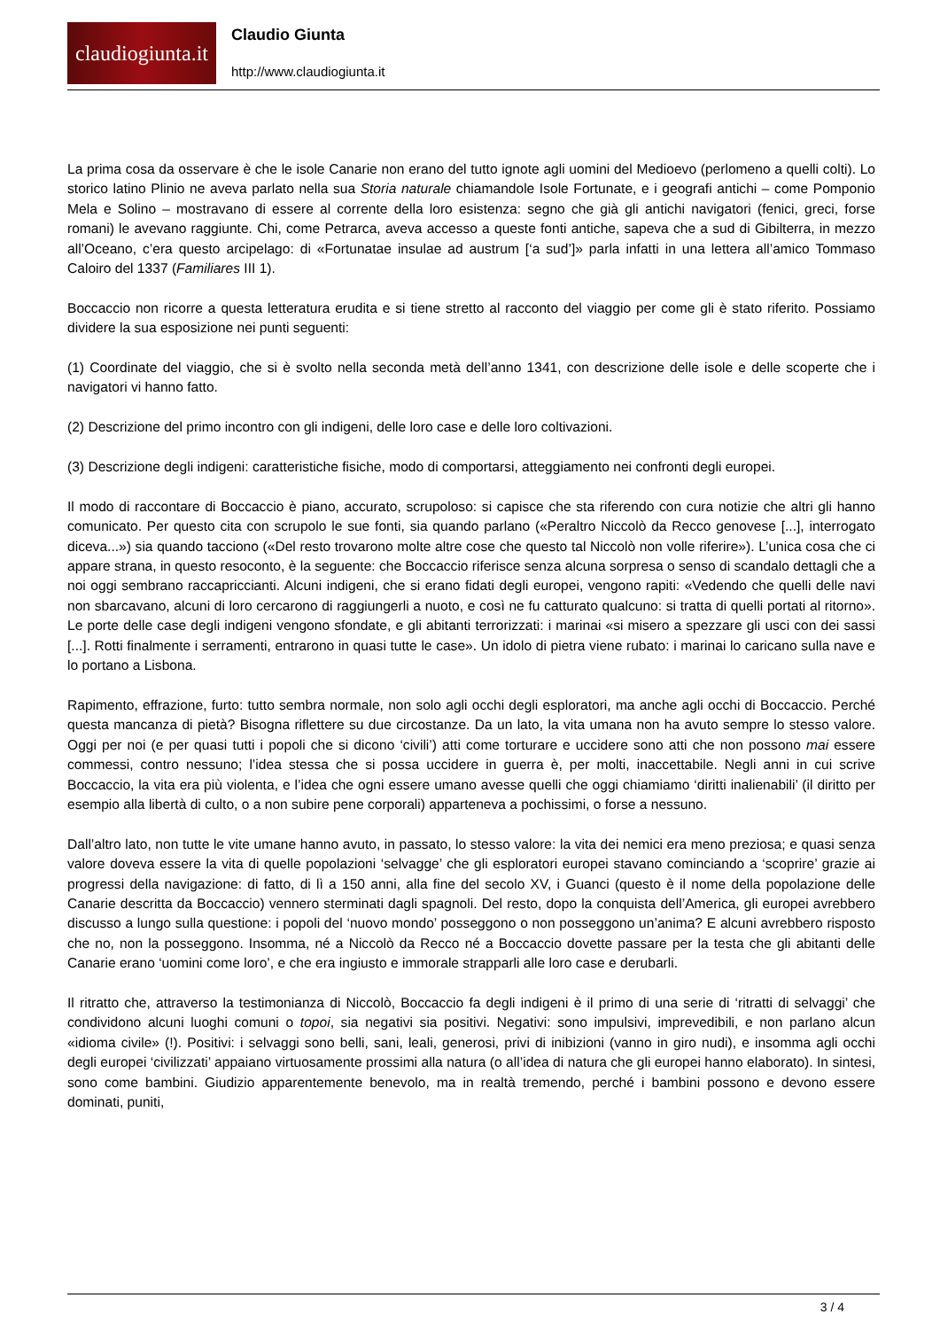claudiogiunta.it
Claudio Giunta
http://www.claudiogiunta.it
La prima cosa da osservare è che le isole Canarie non erano del tutto ignote agli uomini del Medioevo (perlomeno a quelli colti). Lo storico latino Plinio ne aveva parlato nella sua Storia naturale chiamandole Isole Fortunate, e i geografi antichi – come Pomponio Mela e Solino – mostravano di essere al corrente della loro esistenza: segno che già gli antichi navigatori (fenici, greci, forse romani) le avevano raggiunte. Chi, come Petrarca, aveva accesso a queste fonti antiche, sapeva che a sud di Gibilterra, in mezzo all’Oceano, c’era questo arcipelago: di «Fortunatae insulae ad austrum [‘a sud’]» parla infatti in una lettera all’amico Tommaso Caloiro del 1337 (Familiares III 1).
Boccaccio non ricorre a questa letteratura erudita e si tiene stretto al racconto del viaggio per come gli è stato riferito. Possiamo dividere la sua esposizione nei punti seguenti:
(1) Coordinate del viaggio, che si è svolto nella seconda metà dell’anno 1341, con descrizione delle isole e delle scoperte che i navigatori vi hanno fatto.
(2) Descrizione del primo incontro con gli indigeni, delle loro case e delle loro coltivazioni.
(3) Descrizione degli indigeni: caratteristiche fisiche, modo di comportarsi, atteggiamento nei confronti degli europei.
Il modo di raccontare di Boccaccio è piano, accurato, scrupoloso: si capisce che sta riferendo con cura notizie che altri gli hanno comunicato. Per questo cita con scrupolo le sue fonti, sia quando parlano («Peraltro Niccolò da Recco genovese [...], interrogato diceva...») sia quando tacciono («Del resto trovarono molte altre cose che questo tal Niccolò non volle riferire»). L’unica cosa che ci appare strana, in questo resoconto, è la seguente: che Boccaccio riferisce senza alcuna sorpresa o senso di scandalo dettagli che a noi oggi sembrano raccapriccianti. Alcuni indigeni, che si erano fidati degli europei, vengono rapiti: «Vedendo che quelli delle navi non sbarcavano, alcuni di loro cercarono di raggiungerli a nuoto, e così ne fu catturato qualcuno: si tratta di quelli portati al ritorno». Le porte delle case degli indigeni vengono sfondate, e gli abitanti terrorizzati: i marinai «si misero a spezzare gli usci con dei sassi [...]. Rotti finalmente i serramenti, entrarono in quasi tutte le case». Un idolo di pietra viene rubato: i marinai lo caricano sulla nave e lo portano a Lisbona.
Rapimento, effrazione, furto: tutto sembra normale, non solo agli occhi degli esploratori, ma anche agli occhi di Boccaccio. Perché questa mancanza di pietà? Bisogna riflettere su due circostanze. Da un lato, la vita umana non ha avuto sempre lo stesso valore. Oggi per noi (e per quasi tutti i popoli che si dicono ‘civili’) atti come torturare e uccidere sono atti che non possono mai essere commessi, contro nessuno; l’idea stessa che si possa uccidere in guerra è, per molti, inaccettabile. Negli anni in cui scrive Boccaccio, la vita era più violenta, e l’idea che ogni essere umano avesse quelli che oggi chiamiamo ‘diritti inalienabili’ (il diritto per esempio alla libertà di culto, o a non subire pene corporali) apparteneva a pochissimi, o forse a nessuno.
Dall’altro lato, non tutte le vite umane hanno avuto, in passato, lo stesso valore: la vita dei nemici era meno preziosa; e quasi senza valore doveva essere la vita di quelle popolazioni ‘selvagge’ che gli esploratori europei stavano cominciando a ‘scoprire’ grazie ai progressi della navigazione: di fatto, di lì a 150 anni, alla fine del secolo XV, i Guanci (questo è il nome della popolazione delle Canarie descritta da Boccaccio) vennero sterminati dagli spagnoli. Del resto, dopo la conquista dell’America, gli europei avrebbero discusso a lungo sulla questione: i popoli del ‘nuovo mondo’ posseggono o non posseggono un’anima? E alcuni avrebbero risposto che no, non la posseggono. Insomma, né a Niccolò da Recco né a Boccaccio dovette passare per la testa che gli abitanti delle Canarie erano ‘uomini come loro’, e che era ingiusto e immorale strapparli alle loro case e derubarli.
Il ritratto che, attraverso la testimonianza di Niccolò, Boccaccio fa degli indigeni è il primo di una serie di ‘ritratti di selvaggi’ che condividono alcuni luoghi comuni o topoi, sia negativi sia positivi. Negativi: sono impulsivi, imprevedibili, e non parlano alcun «idioma civile» (!). Positivi: i selvaggi sono belli, sani, leali, generosi, privi di inibizioni (vanno in giro nudi), e insomma agli occhi degli europei ‘civilizzati’ appaiano virtuosamente prossimi alla natura (o all’idea di natura che gli europei hanno elaborato). In sintesi, sono come bambini. Giudizio apparentemente benevolo, ma in realtà tremendo, perché i bambini possono e devono essere dominati, puniti,
3 / 4